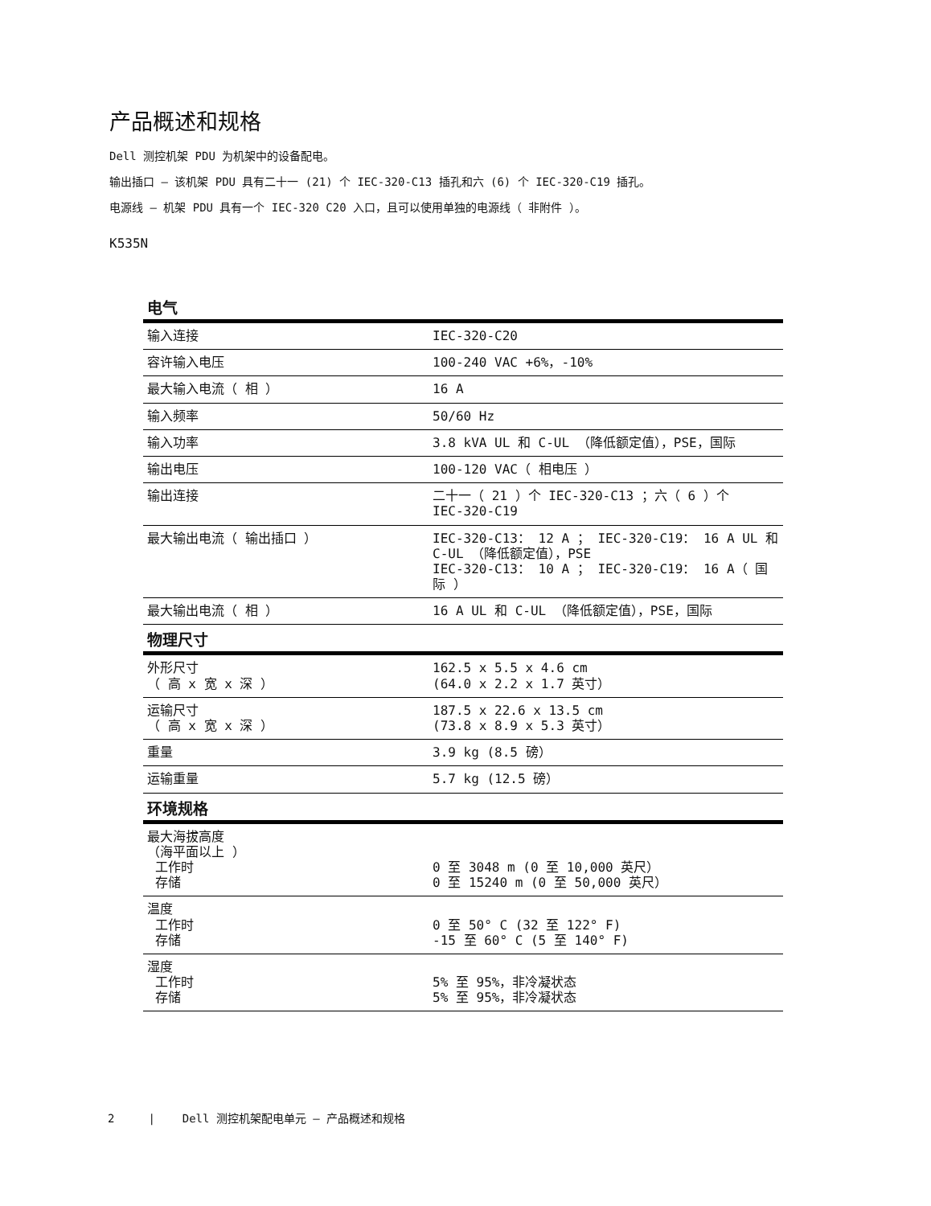产品概述和规格
Dell 测控机架 PDU 为机架中的设备配电。
输出插口 – 该机架 PDU 具有二十一 (21) 个 IEC-320-C13 插孔和六 (6) 个 IEC-320-C19 插孔。
电源线 – 机架 PDU 具有一个 IEC-320 C20 入口，且可以使用单独的电源线（ 非附件 ）。
K535N
| 电气 | |
| --- | --- |
| 输入连接 | IEC-320-C20 |
| 容许输入电压 | 100-240 VAC +6%，-10% |
| 最大输入电流（ 相 ） | 16 A |
| 输入频率 | 50/60 Hz |
| 输入功率 | 3.8 kVA UL 和 C-UL （降低额定值），PSE，国际 |
| 输出电压 | 100-120 VAC（ 相电压 ） |
| 输出连接 | 二十一（ 21 ）个 IEC-320-C13 ；六（ 6 ）个 IEC-320-C19 |
| 最大输出电流（ 输出插口 ） | IEC-320-C13： 12 A ； IEC-320-C19： 16 A UL 和 C-UL （降低额定值），PSE IEC-320-C13： 10 A ； IEC-320-C19： 16 A（ 国际 ） |
| 最大输出电流（ 相 ） | 16 A UL 和 C-UL （降低额定值），PSE，国际 |
| 物理尺寸 | |
| 外形尺寸 （ 高 x 宽 x 深 ） | 162.5 x 5.5 x 4.6 cm (64.0 x 2.2 x 1.7 英寸） |
| 运输尺寸 （ 高 x 宽 x 深 ） | 187.5 x 22.6 x 13.5 cm (73.8 x 8.9 x 5.3 英寸） |
| 重量 | 3.9 kg (8.5 磅） |
| 运输重量 | 5.7 kg (12.5 磅） |
| 环境规格 | |
| 最大海拔高度 （海平面以上 ） 工作时 存储 | 0 至 3048 m (0 至 10,000 英尺） 0 至 15240 m (0 至 50,000 英尺） |
| 温度 工作时 存储 | 0 至 50° C (32 至 122° F) -15 至 60° C (5 至 140° F) |
| 湿度 工作时 存储 | 5% 至 95%，非冷凝状态 5% 至 95%，非冷凝状态 |
2 | Dell 测控机架配电单元 – 产品概述和规格